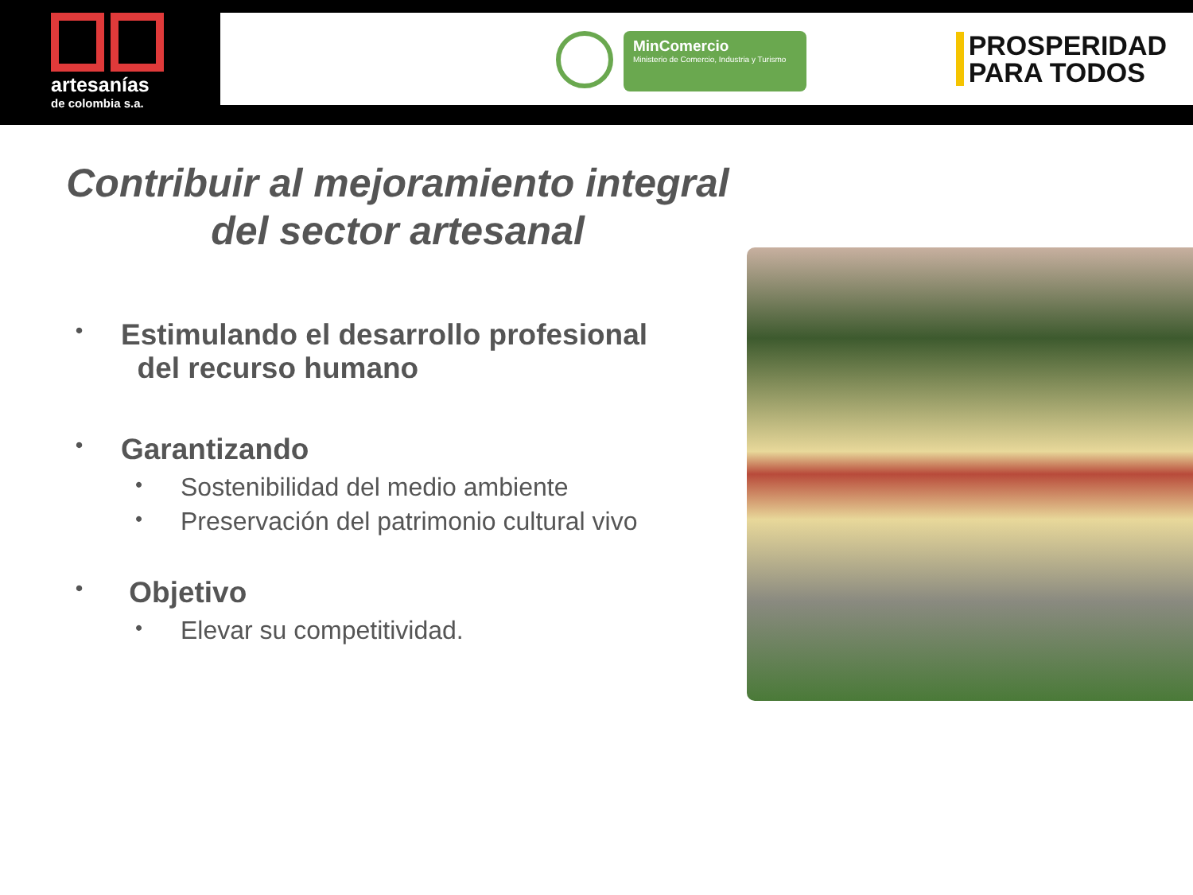artesanías
de colombia s.a.
MinComercio
Ministerio de Comercio, Industria y Turismo
PROSPERIDAD
PARA TODOS
Contribuir al mejoramiento integral
del sector artesanal
• Estimulando el desarrollo profesional
del recurso humano
• Garantizando
• Sostenibilidad del medio ambiente
• Preservación del patrimonio cultural vivo
• Objetivo
• Elevar su competitividad.